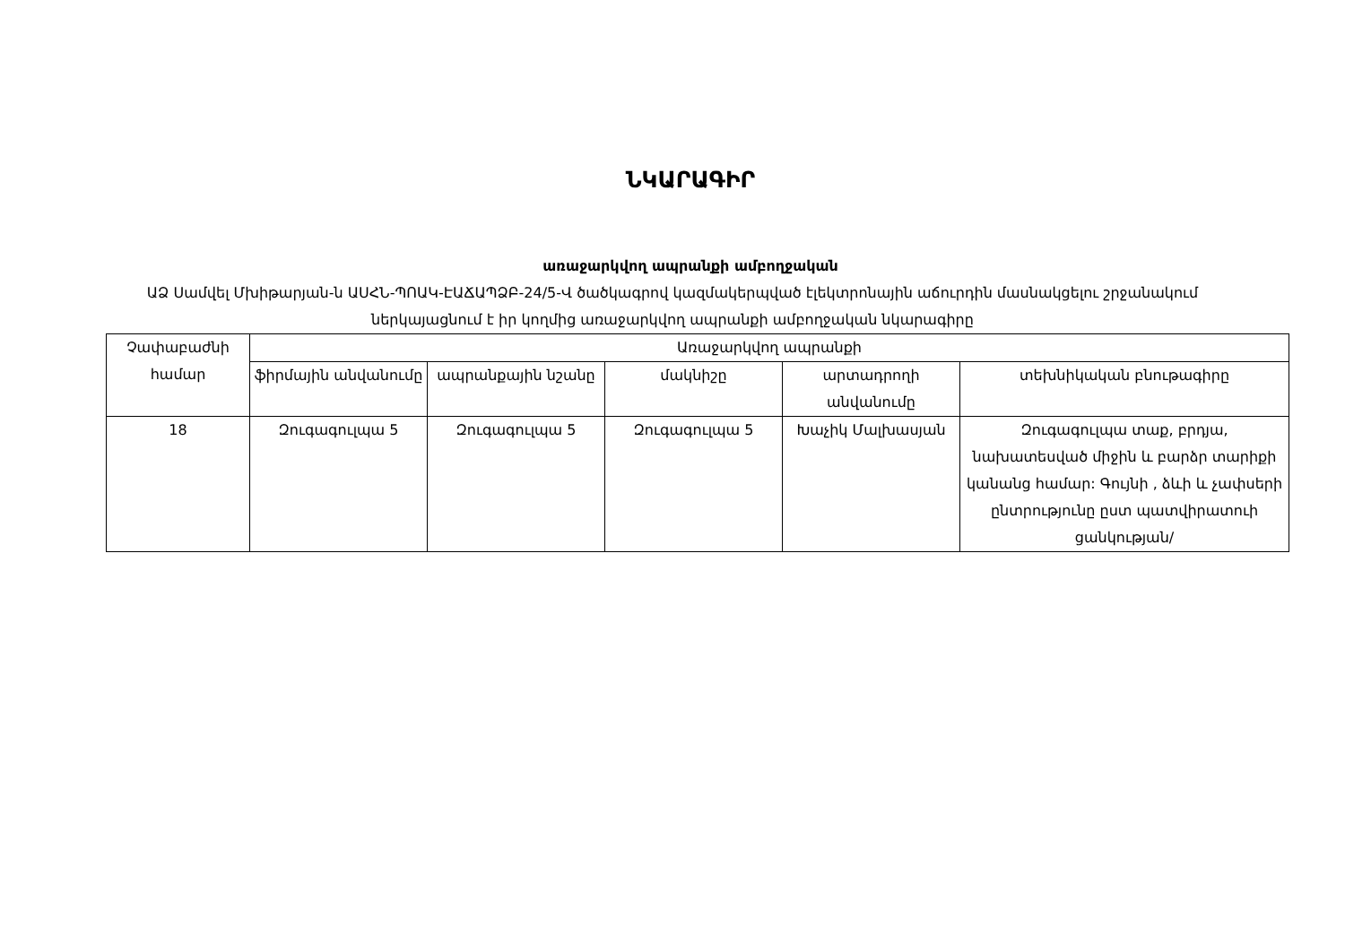ՆԿԱՐԱԳԻՐ
առաջարկվող ապրանքի ամբողջական
ԱՁ Սամվել Մխիթարյան-ն ԱՍՀՆ-ՊՈԱԿ-ԷԱՃԱՊՁԲ-24/5-Վ ծածկագրով կազմակերպված էլեկտրոնային աճուրդին մասնակցելու շրջանակում ներկայացնում է իր կողմից առաջարկվող ապրանքի ամբողջական նկարագիրը
| Չափաբաժնի համար | Առաջարկվող ապրանքի | | | | |
| --- | --- | --- | --- | --- | --- |
| | ֆիրմային անվանումը | ապրանքային նշանը | մակնիշը | արտադրողի անվանումը | տեխնիկական բնութագիրը |
| 18 | Զուգագուլպա 5 | Զուգագուլպա 5 | Զուգագուլպա 5 | Խաչիկ Մալխասյան | Զուգագուլպա տաք, բրդյա, նախատեսված միջին և բարձր տարիքի կանանց համար: Գույնի , ձևի և չափսերի ընտրությունը ըստ պատվիրատուի ցանկության/ |